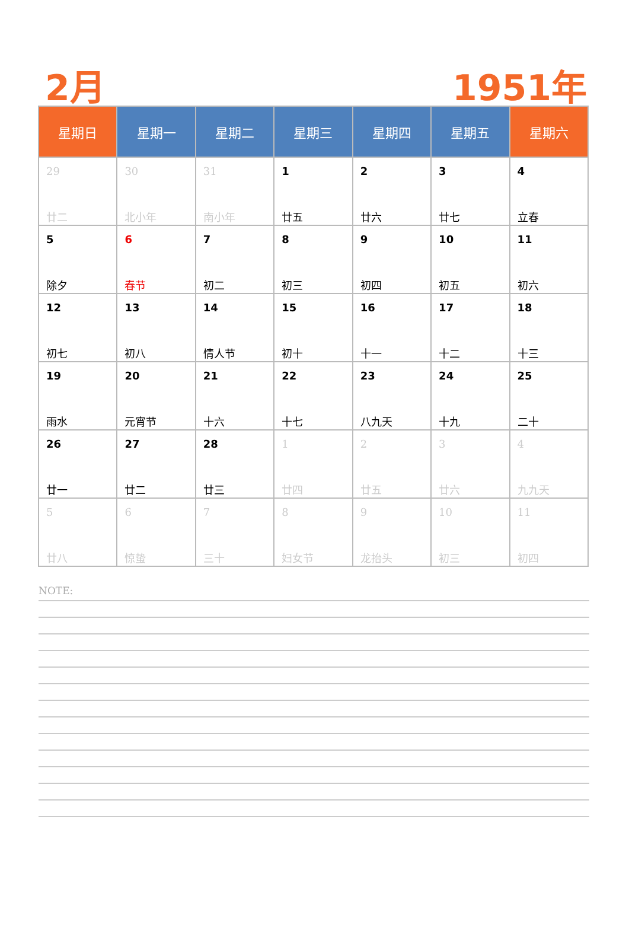2月
1951年
| 星期日 | 星期一 | 星期二 | 星期三 | 星期四 | 星期五 | 星期六 |
| --- | --- | --- | --- | --- | --- | --- |
| 29 廿二 | 30 北小年 | 31 南小年 | 1 廿五 | 2 廿六 | 3 廿七 | 4 立春 |
| 5 除夕 | 6 春节 | 7 初二 | 8 初三 | 9 初四 | 10 初五 | 11 初六 |
| 12 初七 | 13 初八 | 14 情人节 | 15 初十 | 16 十一 | 17 十二 | 18 十三 |
| 19 雨水 | 20 元宵节 | 21 十六 | 22 十七 | 23 八九天 | 24 十九 | 25 二十 |
| 26 廿一 | 27 廿二 | 28 廿三 | 1 廿四 | 2 廿五 | 3 廿六 | 4 九九天 |
| 5 廿八 | 6 惊蛰 | 7 三十 | 8 妇女节 | 9 龙抬头 | 10 初三 | 11 初四 |
NOTE: